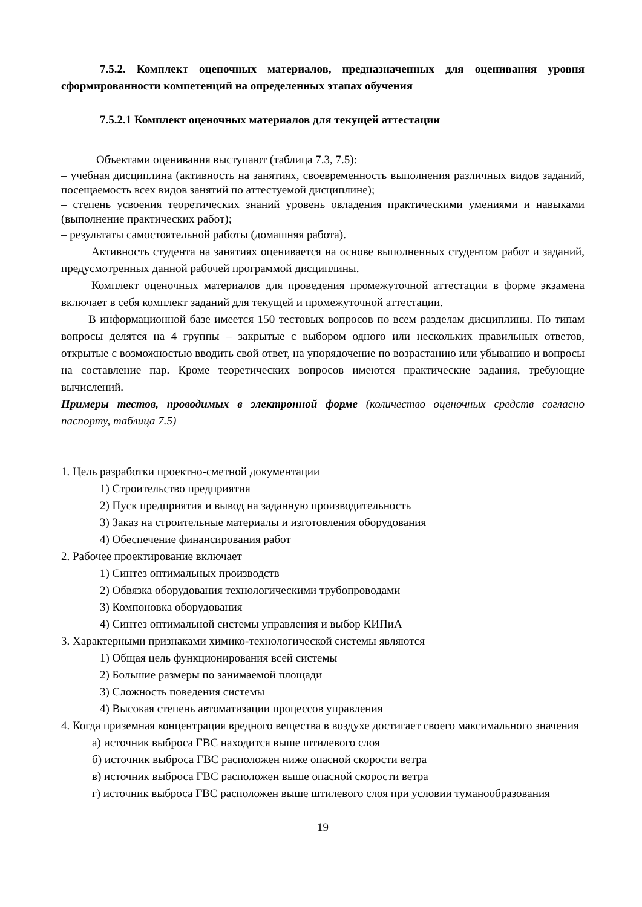7.5.2. Комплект оценочных материалов, предназначенных для оценивания уровня сформированности компетенций на определенных этапах обучения
7.5.2.1 Комплект оценочных материалов для текущей аттестации
Объектами оценивания выступают (таблица 7.3, 7.5):
– учебная дисциплина (активность на занятиях, своевременность выполнения различных видов заданий, посещаемость всех видов занятий по аттестуемой дисциплине);
– степень усвоения теоретических знаний уровень овладения практическими умениями и навыками (выполнение практических работ);
– результаты самостоятельной работы (домашняя работа).
Активность студента на занятиях оценивается на основе выполненных студентом работ и заданий, предусмотренных данной рабочей программой дисциплины.
Комплект оценочных материалов для проведения промежуточной аттестации в форме экзамена включает в себя комплект заданий для текущей и промежуточной аттестации.
В информационной базе имеется 150 тестовых вопросов по всем разделам дисциплины. По типам вопросы делятся на 4 группы – закрытые с выбором одного или нескольких правильных ответов, открытые с возможностью вводить свой ответ, на упорядочение по возрастанию или убыванию и вопросы на составление пар. Кроме теоретических вопросов имеются практические задания, требующие вычислений.
Примеры тестов, проводимых в электронной форме (количество оценочных средств согласно паспорту, таблица 7.5)
1. Цель разработки проектно-сметной документации
1) Строительство предприятия
2) Пуск предприятия и вывод на заданную производительность
3) Заказ на строительные материалы и изготовления оборудования
4) Обеспечение финансирования работ
2. Рабочее проектирование включает
1) Синтез оптимальных производств
2) Обвязка оборудования технологическими трубопроводами
3) Компоновка оборудования
4) Синтез оптимальной системы управления и выбор КИПиА
3. Характерными признаками химико-технологической системы являются
1) Общая цель функционирования всей системы
2) Большие размеры по занимаемой площади
3) Сложность поведения системы
4) Высокая степень автоматизации процессов управления
4. Когда приземная концентрация вредного вещества в воздухе достигает своего максимального значения
а) источник выброса ГВС находится выше штилевого слоя
б) источник выброса ГВС расположен ниже опасной скорости ветра
в) источник выброса ГВС расположен выше опасной скорости ветра
г) источник выброса ГВС расположен выше штилевого слоя при условии туманообразования
19